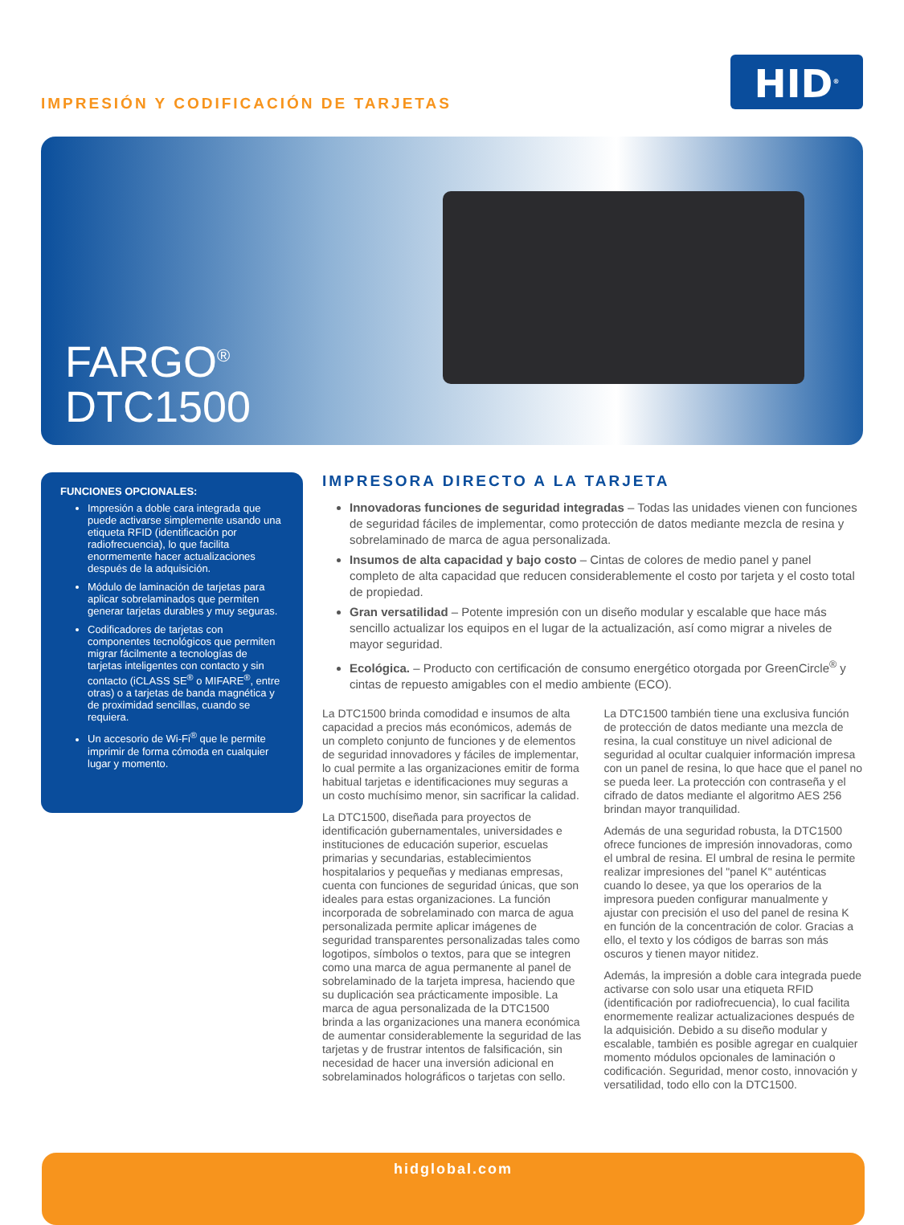IMPRESIÓN Y CODIFICACIÓN DE TARJETAS
HID<sup>®</sup>
FARGO<sup>®</sup>
DTC1500
FUNCIONES OPCIONALES:
Impresión a doble cara integrada que puede activarse simplemente usando una etiqueta RFID (identificación por radiofrecuencia), lo que facilita enormemente hacer actualizaciones después de la adquisición.
Módulo de laminación de tarjetas para aplicar sobrelaminados que permiten generar tarjetas durables y muy seguras.
Codificadores de tarjetas con componentes tecnológicos que permiten migrar fácilmente a tecnologías de tarjetas inteligentes con contacto y sin contacto (iCLASS SE<sup>®</sup> o MIFARE<sup>®</sup>, entre otras) o a tarjetas de banda magnética y de proximidad sencillas, cuando se requiera.
Un accesorio de Wi-Fi<sup>®</sup> que le permite imprimir de forma cómoda en cualquier lugar y momento.
IMPRESORA DIRECTO A LA TARJETA
Innovadoras funciones de seguridad integradas – Todas las unidades vienen con funciones de seguridad fáciles de implementar, como protección de datos mediante mezcla de resina y sobrelaminado de marca de agua personalizada.
Insumos de alta capacidad y bajo costo – Cintas de colores de medio panel y panel completo de alta capacidad que reducen considerablemente el costo por tarjeta y el costo total de propiedad.
Gran versatilidad – Potente impresión con un diseño modular y escalable que hace más sencillo actualizar los equipos en el lugar de la actualización, así como migrar a niveles de mayor seguridad.
Ecológica. – Producto con certificación de consumo energético otorgada por GreenCircle<sup>®</sup> y cintas de repuesto amigables con el medio ambiente (ECO).
La DTC1500 brinda comodidad e insumos de alta capacidad a precios más económicos, además de un completo conjunto de funciones y de elementos de seguridad innovadores y fáciles de implementar, lo cual permite a las organizaciones emitir de forma habitual tarjetas e identificaciones muy seguras a un costo muchísimo menor, sin sacrificar la calidad.
La DTC1500, diseñada para proyectos de identificación gubernamentales, universidades e instituciones de educación superior, escuelas primarias y secundarias, establecimientos hospitalarios y pequeñas y medianas empresas, cuenta con funciones de seguridad únicas, que son ideales para estas organizaciones. La función incorporada de sobrelaminado con marca de agua personalizada permite aplicar imágenes de seguridad transparentes personalizadas tales como logotipos, símbolos o textos, para que se integren como una marca de agua permanente al panel de sobrelaminado de la tarjeta impresa, haciendo que su duplicación sea prácticamente imposible. La marca de agua personalizada de la DTC1500 brinda a las organizaciones una manera económica de aumentar considerablemente la seguridad de las tarjetas y de frustrar intentos de falsificación, sin necesidad de hacer una inversión adicional en sobrelaminados holográficos o tarjetas con sello.
La DTC1500 también tiene una exclusiva función de protección de datos mediante una mezcla de resina, la cual constituye un nivel adicional de seguridad al ocultar cualquier información impresa con un panel de resina, lo que hace que el panel no se pueda leer. La protección con contraseña y el cifrado de datos mediante el algoritmo AES 256 brindan mayor tranquilidad.
Además de una seguridad robusta, la DTC1500 ofrece funciones de impresión innovadoras, como el umbral de resina. El umbral de resina le permite realizar impresiones del "panel K" auténticas cuando lo desee, ya que los operarios de la impresora pueden configurar manualmente y ajustar con precisión el uso del panel de resina K en función de la concentración de color. Gracias a ello, el texto y los códigos de barras son más oscuros y tienen mayor nitidez.
Además, la impresión a doble cara integrada puede activarse con solo usar una etiqueta RFID (identificación por radiofrecuencia), lo cual facilita enormemente realizar actualizaciones después de la adquisición. Debido a su diseño modular y escalable, también es posible agregar en cualquier momento módulos opcionales de laminación o codificación. Seguridad, menor costo, innovación y versatilidad, todo ello con la DTC1500.
hidglobal.com